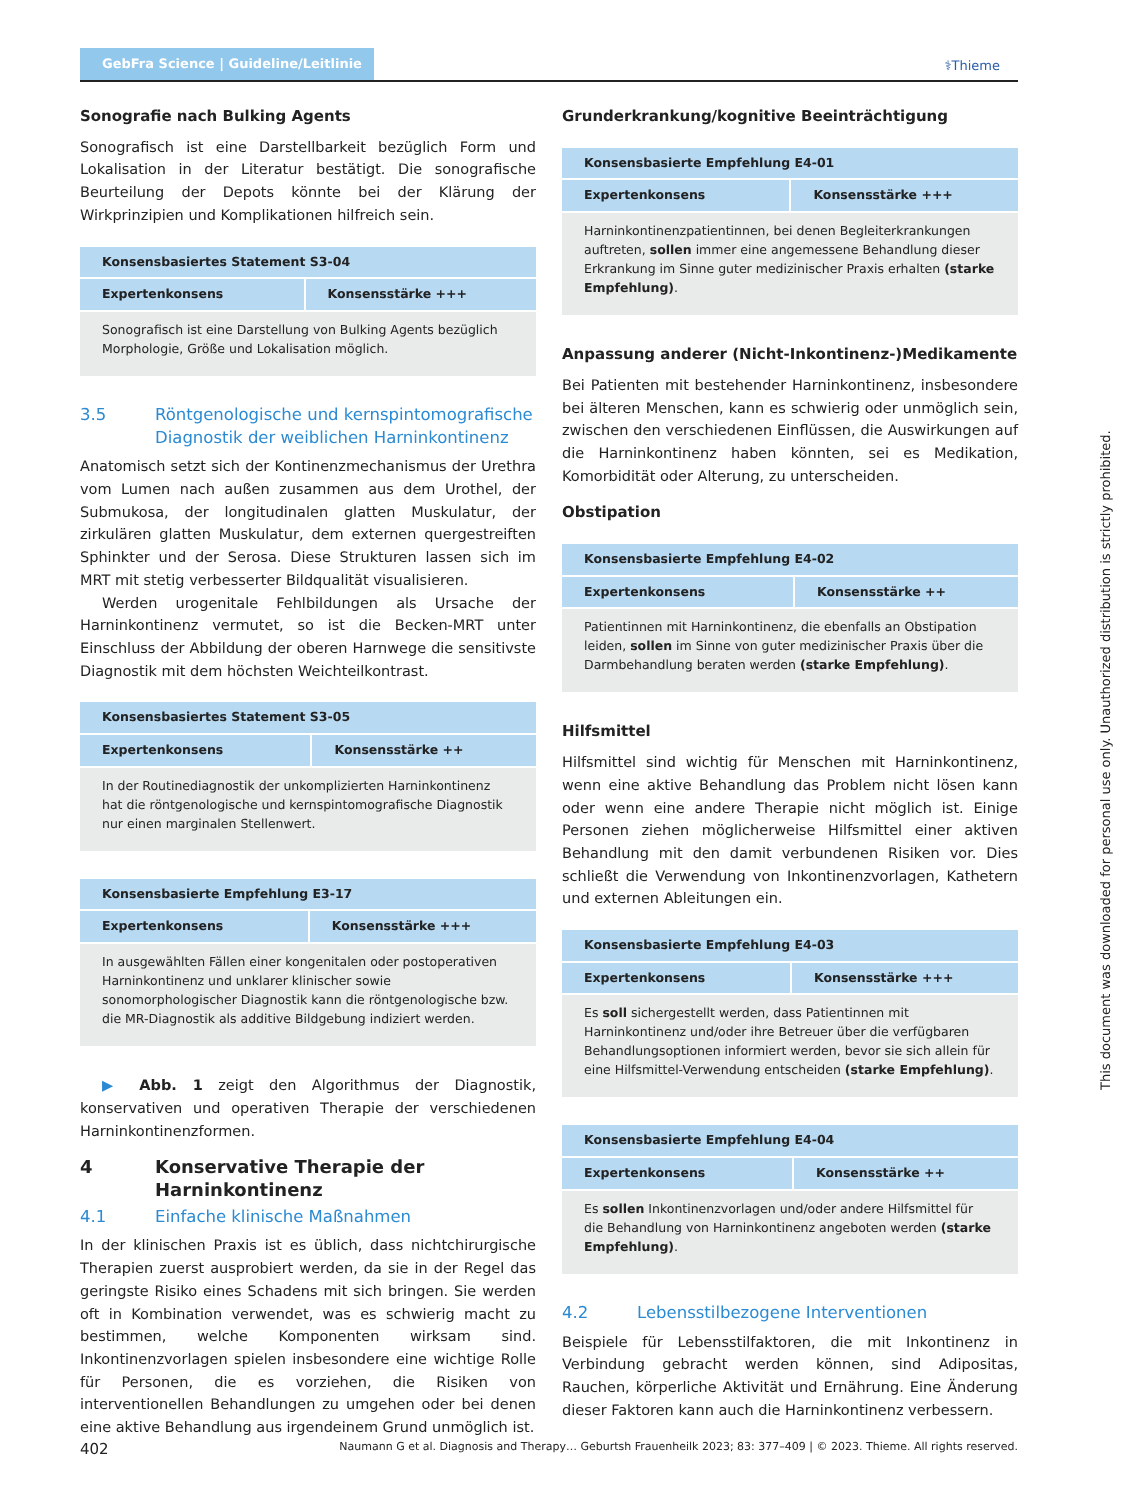GebFra Science | Guideline/Leitlinie
⚕Thieme
Sonografie nach Bulking Agents
Sonografisch ist eine Darstellbarkeit bezüglich Form und Lokalisation in der Literatur bestätigt. Die sonografische Beurteilung der Depots könnte bei der Klärung der Wirkprinzipien und Komplikationen hilfreich sein.
| Konsensbasiertes Statement S3-04 | |
| --- | --- |
| Expertenkonsens | Konsensstärke +++ |
| Sonografisch ist eine Darstellung von Bulking Agents bezüglich Morphologie, Größe und Lokalisation möglich. | |
3.5 Röntgenologische und kernspintomografische Diagnostik der weiblichen Harninkontinenz
Anatomisch setzt sich der Kontinenzmechanismus der Urethra vom Lumen nach außen zusammen aus dem Urothel, der Submukosa, der longitudinalen glatten Muskulatur, der zirkulären glatten Muskulatur, dem externen quergestreiften Sphinkter und der Serosa. Diese Strukturen lassen sich im MRT mit stetig verbesserter Bildqualität visualisieren.
Werden urogenitale Fehlbildungen als Ursache der Harninkontinenz vermutet, so ist die Becken-MRT unter Einschluss der Abbildung der oberen Harnwege die sensitivste Diagnostik mit dem höchsten Weichteilkontrast.
| Konsensbasiertes Statement S3-05 | |
| --- | --- |
| Expertenkonsens | Konsensstärke ++ |
| In der Routinediagnostik der unkomplizierten Harninkontinenz hat die röntgenologische und kernspintomografische Diagnostik nur einen marginalen Stellenwert. | |
| Konsensbasierte Empfehlung E3-17 | |
| --- | --- |
| Expertenkonsens | Konsensstärke +++ |
| In ausgewählten Fällen einer kongenitalen oder postoperativen Harninkontinenz und unklarer klinischer sowie sonomorphologischer Diagnostik kann die röntgenologische bzw. die MR-Diagnostik als additive Bildgebung indiziert werden. | |
▶ Abb. 1 zeigt den Algorithmus der Diagnostik, konservativen und operativen Therapie der verschiedenen Harninkontinenzformen.
4 Konservative Therapie der Harninkontinenz
4.1 Einfache klinische Maßnahmen
In der klinischen Praxis ist es üblich, dass nichtchirurgische Therapien zuerst ausprobiert werden, da sie in der Regel das geringste Risiko eines Schadens mit sich bringen. Sie werden oft in Kombination verwendet, was es schwierig macht zu bestimmen, welche Komponenten wirksam sind. Inkontinenzvorlagen spielen insbesondere eine wichtige Rolle für Personen, die es vorziehen, die Risiken von interventionellen Behandlungen zu umgehen oder bei denen eine aktive Behandlung aus irgendeinem Grund unmöglich ist.
Grunderkrankung/kognitive Beeinträchtigung
| Konsensbasierte Empfehlung E4-01 | |
| --- | --- |
| Expertenkonsens | Konsensstärke +++ |
| Harninkontinenzpatientinnen, bei denen Begleiterkrankungen auftreten, sollen immer eine angemessene Behandlung dieser Erkrankung im Sinne guter medizinischer Praxis erhalten (starke Empfehlung) . | |
Anpassung anderer (Nicht-Inkontinenz-)Medikamente
Bei Patienten mit bestehender Harninkontinenz, insbesondere bei älteren Menschen, kann es schwierig oder unmöglich sein, zwischen den verschiedenen Einflüssen, die Auswirkungen auf die Harninkontinenz haben könnten, sei es Medikation, Komorbidität oder Alterung, zu unterscheiden.
Obstipation
| Konsensbasierte Empfehlung E4-02 | |
| --- | --- |
| Expertenkonsens | Konsensstärke ++ |
| Patientinnen mit Harninkontinenz, die ebenfalls an Obstipation leiden, sollen im Sinne von guter medizinischer Praxis über die Darmbehandlung beraten werden (starke Empfehlung) . | |
Hilfsmittel
Hilfsmittel sind wichtig für Menschen mit Harninkontinenz, wenn eine aktive Behandlung das Problem nicht lösen kann oder wenn eine andere Therapie nicht möglich ist. Einige Personen ziehen möglicherweise Hilfsmittel einer aktiven Behandlung mit den damit verbundenen Risiken vor. Dies schließt die Verwendung von Inkontinenzvorlagen, Kathetern und externen Ableitungen ein.
| Konsensbasierte Empfehlung E4-03 | |
| --- | --- |
| Expertenkonsens | Konsensstärke +++ |
| Es soll sichergestellt werden, dass Patientinnen mit Harninkontinenz und/oder ihre Betreuer über die verfügbaren Behandlungsoptionen informiert werden, bevor sie sich allein für eine Hilfsmittel-Verwendung entscheiden (starke Empfehlung) . | |
| Konsensbasierte Empfehlung E4-04 | |
| --- | --- |
| Expertenkonsens | Konsensstärke ++ |
| Es sollen Inkontinenzvorlagen und/oder andere Hilfsmittel für die Behandlung von Harninkontinenz angeboten werden (starke Empfehlung) . | |
4.2 Lebensstilbezogene Interventionen
Beispiele für Lebensstilfaktoren, die mit Inkontinenz in Verbindung gebracht werden können, sind Adipositas, Rauchen, körperliche Aktivität und Ernährung. Eine Änderung dieser Faktoren kann auch die Harninkontinenz verbessern.
This document was downloaded for personal use only. Unauthorized distribution is strictly prohibited.
402 Naumann G et al. Diagnosis and Therapy… Geburtsh Frauenheilk 2023; 83: 377–409 | © 2023. Thieme. All rights reserved.